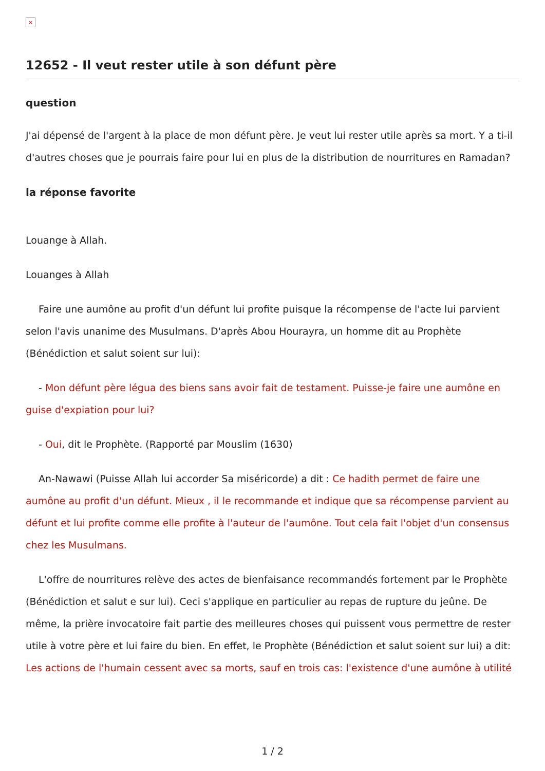×
12652 - Il veut rester utile à son défunt père
question
J'ai dépensé de l'argent à la place de mon défunt père. Je veut lui rester utile après sa mort. Y a ti-il d'autres choses que je pourrais faire pour lui en plus de la distribution de nourritures en Ramadan?
la réponse favorite
Louange à Allah.
Louanges à Allah
Faire une aumône au profit d'un défunt lui profite puisque la récompense de l'acte lui parvient selon l'avis unanime des Musulmans. D'après Abou Hourayra, un homme dit au Prophète (Bénédiction et salut soient sur lui):
- Mon défunt père légua des biens sans avoir fait de testament. Puisse-je faire une aumône en guise d'expiation pour lui?
- Oui, dit le Prophète. (Rapporté par Mouslim (1630)
An-Nawawi (Puisse Allah lui accorder Sa miséricorde) a dit : Ce hadith permet de faire une aumône au profit d'un défunt. Mieux , il le recommande et indique que sa récompense parvient au défunt et lui profite comme elle profite à l'auteur de l'aumône. Tout cela fait l'objet d'un consensus chez les Musulmans.
L'offre de nourritures relève des actes de bienfaisance recommandés fortement par le Prophète (Bénédiction et salut e sur lui). Ceci s'applique en particulier au repas de rupture du jeûne. De même, la prière invocatoire fait partie des meilleures choses qui puissent vous permettre de rester utile à votre père et lui faire du bien. En effet, le Prophète (Bénédiction et salut soient sur lui) a dit: Les actions de l'humain cessent avec sa morts, sauf en trois cas: l'existence d'une aumône à utilité
1 / 2